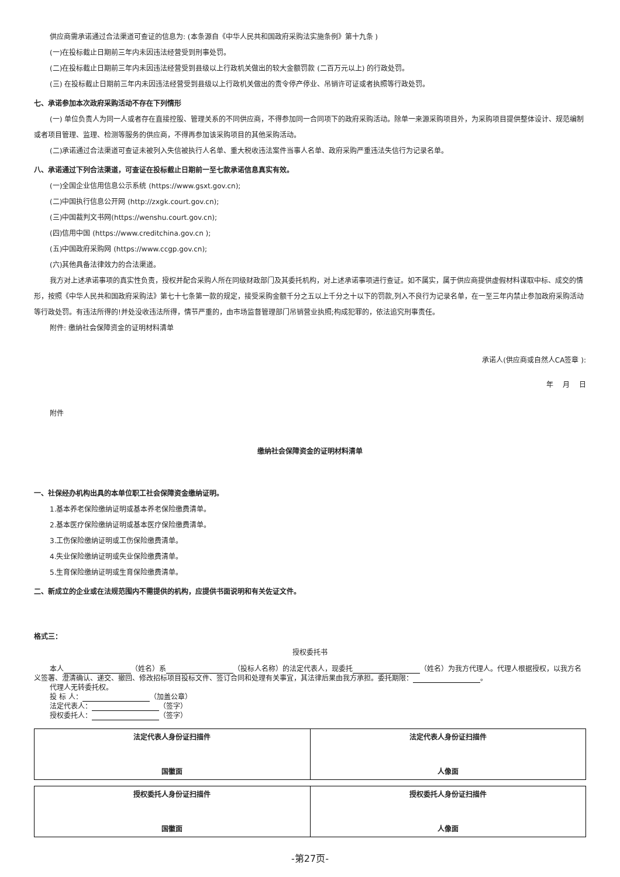供应商需承诺通过合法渠道可查证的信息为: (本条源自《中华人民共和国政府采购法实施条例》第十九条 )
(一)在投标截止日期前三年内未因违法经营受到刑事处罚。
(二)在投标截止日期前三年内未因违法经营受到县级以上行政机关做出的较大金额罚款 (二百万元以上) 的行政处罚。
(三) 在投标截止日期前三年内未因违法经营受到县级以上行政机关做出的责令停产停业、吊销许可证或者执照等行政处罚。
七、承诺参加本次政府采购活动不存在下列情形
(一) 单位负责人为同一人或者存在直接控股、管理关系的不同供应商，不得参加同一合同项下的政府采购活动。除单一来源采购项目外，为采购项目提供整体设计、规范编制或者项目管理、监理、检测等服务的供应商，不得再参加该采购项目的其他采购活动。
(二)承诺通过合法渠道可查证未被列入失信被执行人名单、重大税收违法案件当事人名单、政府采购严重违法失信行为记录名单。
八、承诺通过下列合法渠道，可查证在投标截止日期前一至七款承诺信息真实有效。
(一)全国企业信用信息公示系统 (https://www.gsxt.gov.cn);
(二)中国执行信息公开网 (http://zxgk.court.gov.cn);
(三)中国裁判文书网(https://wenshu.court.gov.cn);
(四)信用中国 (https://www.creditchina.gov.cn );
(五)中国政府采购网 (https://www.ccgp.gov.cn);
(六)其他具备法律效力的合法渠道。
我方对上述承诺事项的真实性负责，授权并配合采购人所在同级财政部门及其委托机构，对上述承诺事项进行查证。如不属实，属于供应商提供虚假材料谋取中标、成交的情形，按照《中华人民共和国政府采购法》第七十七条第一款的规定，接受采购金额千分之五以上千分之十以下的罚款,列入不良行为记录名单，在一至三年内禁止参加政府采购活动等行政处罚。有违法所得的!并处没收违法所得，情节严重的，由市场监督管理部门吊销营业执照;构成犯罪的，依法追究刑事责任。
附件: 缴纳社会保障资金的证明材料清单
承诺人(供应商或自然人CA签章 ):
年　 月　 日
附件
缴纳社会保障资金的证明材料清单
一、社保经办机构出具的本单位职工社会保障资金缴纳证明。
1.基本养老保险缴纳证明或基本养老保险缴费清单。
2.基本医疗保险缴纳证明或基本医疗保险缴费清单。
3.工伤保险缴纳证明或工伤保险缴费清单。
4.失业保险缴纳证明或失业保险缴费清单。
5.生育保险缴纳证明或生育保险缴费清单。
二、新成立的企业或在法规范围内不需提供的机构，应提供书面说明和有关佐证文件。
格式三：
授权委托书
本人 （姓名）系 （投标人名称）的法定代表人，现委托 （姓名）为我方代理人。代理人根据授权，以我方名义签署、澄清确认、递交、撤回、修改招标项目投标文件、签订合同和处理有关事宜，其法律后果由我方承担。委托期限： 。
代理人无转委托权。
投 标 人： （加盖公章）
法定代表人： （签字）
授权委托人： （签字）
| 法定代表人身份证扫描件 国徽面 | 法定代表人身份证扫描件 人像面 |
| 授权委托人身份证扫描件 国徽面 | 授权委托人身份证扫描件 人像面 |
-第27页-